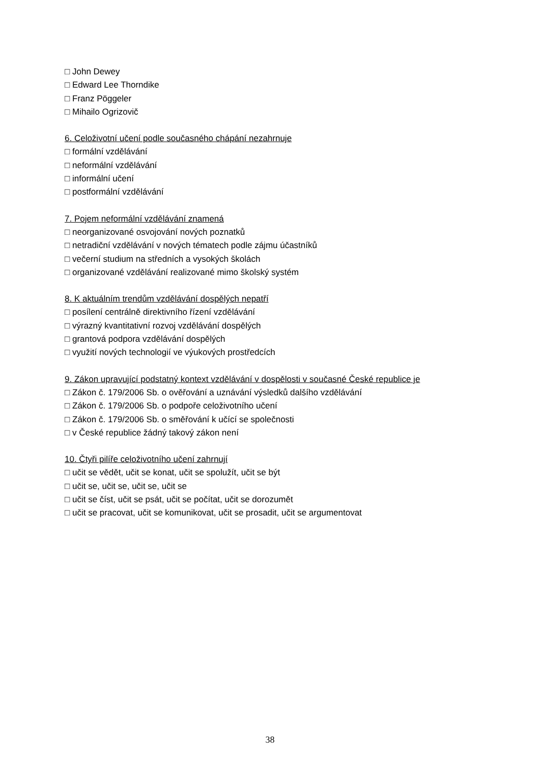□ John Dewey
□ Edward Lee Thorndike
□ Franz Pöggeler
□ Mihailo Ogrizovič
6. Celoživotní učení podle současného chápání nezahrnuje
□ formální vzdělávání
□ neformální vzdělávání
□ informální učení
□ postformální vzdělávání
7. Pojem neformální vzdělávání znamená
□ neorganizované osvojování nových poznatků
□ netradiční vzdělávání v nových tématech podle zájmu účastníků
□ večerní studium na středních a vysokých školách
□ organizované vzdělávání realizované mimo školský systém
8. K aktuálním trendům vzdělávání dospělých nepatří
□ posílení centrálně direktivního řízení vzdělávání
□ výrazný kvantitativní rozvoj vzdělávání dospělých
□ grantová podpora vzdělávání dospělých
□ využití nových technologií ve výukových prostředcích
9. Zákon upravující podstatný kontext vzdělávání v dospělosti v současné České republice je
□ Zákon č. 179/2006 Sb. o ověřování a uznávání výsledků dalšího vzdělávání
□ Zákon č. 179/2006 Sb. o podpoře celoživotního učení
□ Zákon č. 179/2006 Sb. o směřování k učící se společnosti
□ v České republice žádný takový zákon není
10. Čtyři pilíře celoživotního učení zahrnují
□ učit se vědět, učit se konat, učit se spolužít, učit se být
□ učit se, učit se, učit se, učit se
□ učit se číst, učit se psát, učit se počítat, učit se dorozumět
□ učit se pracovat, učit se komunikovat, učit se prosadit, učit se argumentovat
38